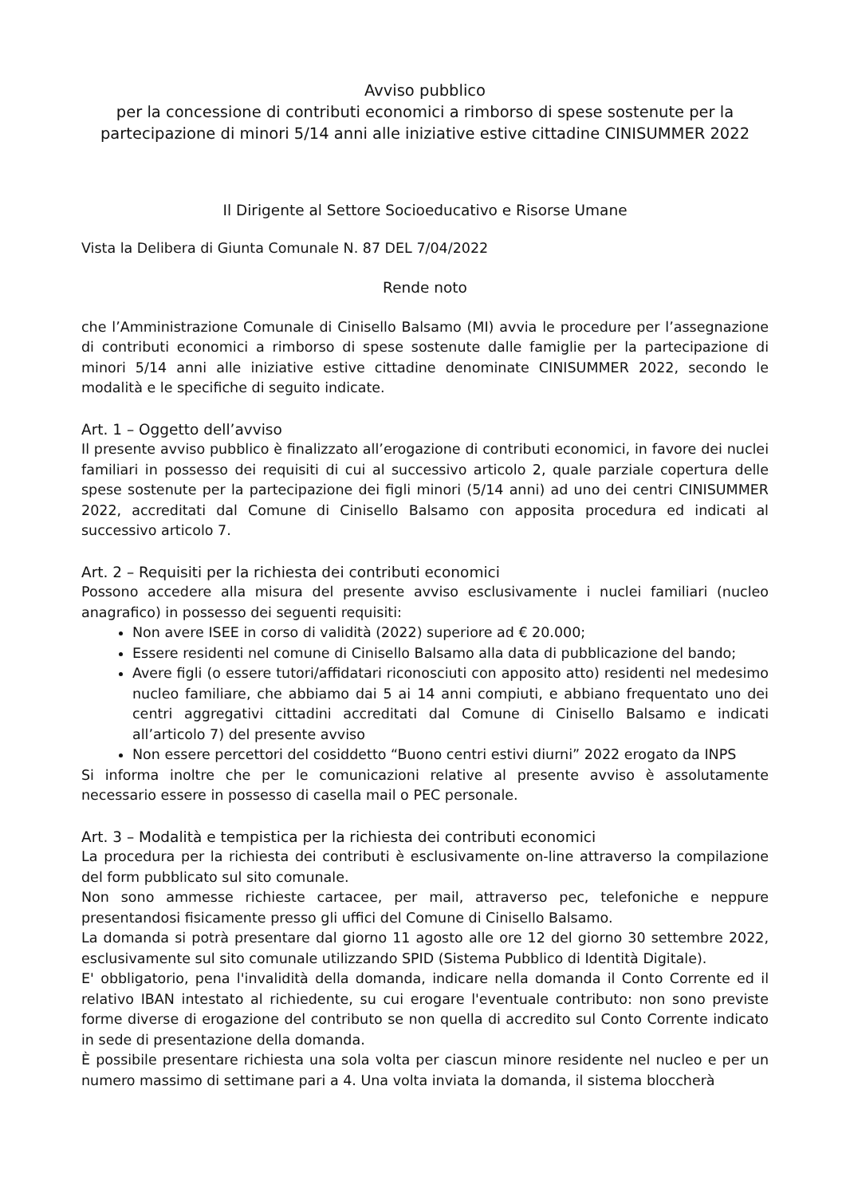Avviso pubblico
per la concessione di contributi economici a rimborso di spese sostenute per la partecipazione di minori 5/14 anni alle iniziative estive cittadine CINISUMMER 2022
Il Dirigente al Settore Socioeducativo e Risorse Umane
Vista la Delibera di Giunta Comunale N. 87 DEL 7/04/2022
Rende noto
che l’Amministrazione Comunale di Cinisello Balsamo (MI) avvia le procedure per l’assegnazione di contributi economici a rimborso di spese sostenute dalle famiglie per la partecipazione di minori 5/14 anni alle iniziative estive cittadine denominate CINISUMMER 2022, secondo le modalità e le specifiche di seguito indicate.
Art. 1 – Oggetto dell’avviso
Il presente avviso pubblico è finalizzato all’erogazione di contributi economici, in favore dei nuclei familiari in possesso dei requisiti di cui al successivo articolo 2, quale parziale copertura delle spese sostenute per la partecipazione dei figli minori (5/14 anni) ad uno dei centri CINISUMMER 2022, accreditati dal Comune di Cinisello Balsamo con apposita procedura ed indicati al successivo articolo 7.
Art. 2 – Requisiti per la richiesta dei contributi economici
Possono accedere alla misura del presente avviso esclusivamente i nuclei familiari (nucleo anagrafico) in possesso dei seguenti requisiti:
Non avere ISEE in corso di validità (2022) superiore ad € 20.000;
Essere residenti nel comune di Cinisello Balsamo alla data di pubblicazione del bando;
Avere figli (o essere tutori/affidatari riconosciuti con apposito atto) residenti nel medesimo nucleo familiare, che abbiamo dai 5 ai 14 anni compiuti, e abbiano frequentato uno dei centri aggregativi cittadini accreditati dal Comune di Cinisello Balsamo e indicati all’articolo 7) del presente avviso
Non essere percettori del cosiddetto “Buono centri estivi diurni” 2022 erogato da INPS
Si informa inoltre che per le comunicazioni relative al presente avviso è assolutamente necessario essere in possesso di casella mail o PEC personale.
Art. 3 – Modalità e tempistica per la richiesta dei contributi economici
La procedura per la richiesta dei contributi è esclusivamente on-line attraverso la compilazione del form pubblicato sul sito comunale.
Non sono ammesse richieste cartacee, per mail, attraverso pec, telefoniche e neppure presentandosi fisicamente presso gli uffici del Comune di Cinisello Balsamo.
La domanda si potrà presentare dal giorno 11 agosto alle ore 12 del giorno 30 settembre 2022, esclusivamente sul sito comunale utilizzando SPID (Sistema Pubblico di Identità Digitale).
E' obbligatorio, pena l'invalidità della domanda, indicare nella domanda il Conto Corrente ed il relativo IBAN intestato al richiedente, su cui erogare l'eventuale contributo: non sono previste forme diverse di erogazione del contributo se non quella di accredito sul Conto Corrente indicato in sede di presentazione della domanda.
È possibile presentare richiesta una sola volta per ciascun minore residente nel nucleo e per un numero massimo di settimane pari a 4. Una volta inviata la domanda, il sistema bloccherà